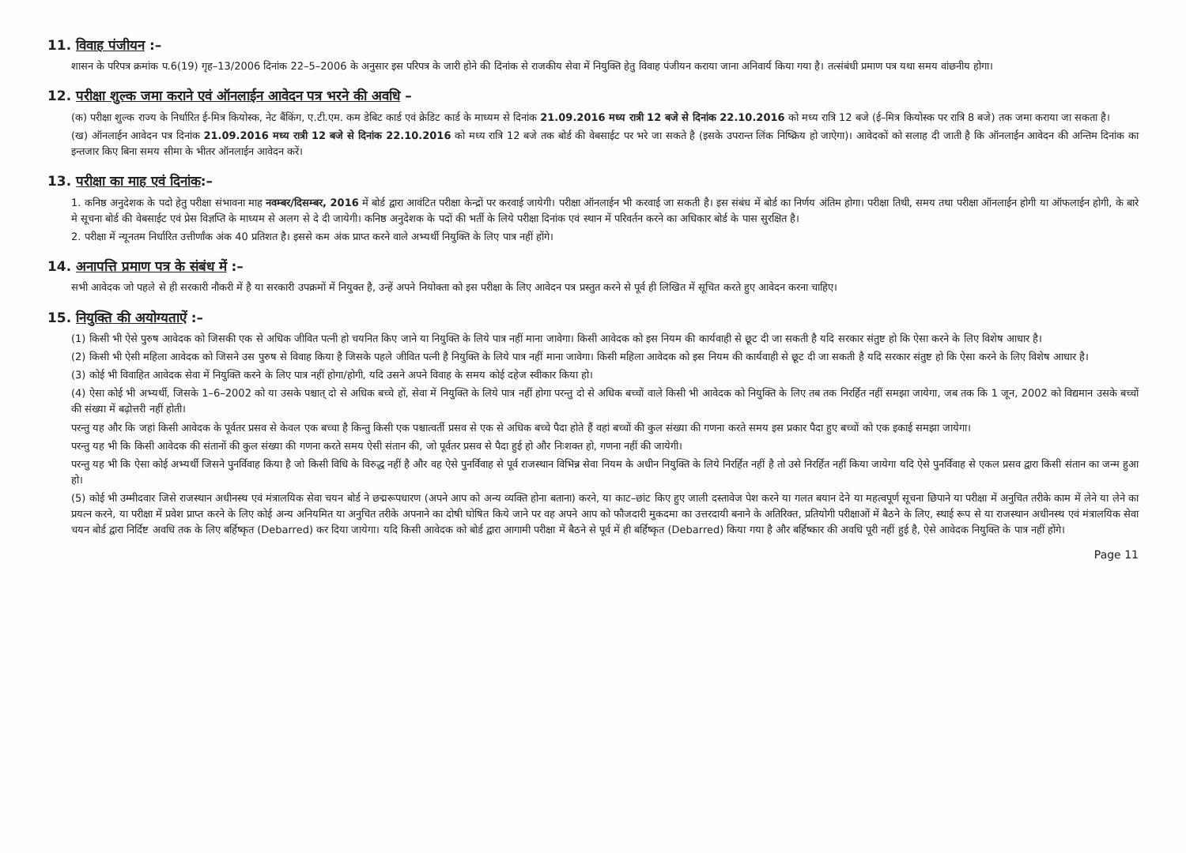11. विवाह पंजीयन :–
शासन के परिपत्र क्रमांक प.6(19) गृह–13/2006 दिनांक 22–5–2006 के अनुसार इस परिपत्र के जारी होने की दिनांक से राजकीय सेवा में नियुक्ति हेतु विवाह पंजीयन कराया जाना अनिवार्य किया गया है। तत्संबंधी प्रमाण पत्र यथा समय वांछनीय होगा।
12. परीक्षा शुल्क जमा कराने एवं ऑनलाईन आवेदन पत्र भरने की अवधि –
(क) परीक्षा शुल्क राज्य के निर्धारित ई-मित्र कियोस्क, नेट बैंकिंग, ए.टी.एम. कम डेबिट कार्ड एवं क्रेडिट कार्ड के माध्यम से दिनांक 21.09.2016 मध्य रात्री 12 बजे से दिनांक 22.10.2016 को मध्य रात्रि 12 बजे (ई–मित्र कियोस्क पर रात्रि 8 बजे) तक जमा कराया जा सकता है।
(ख) ऑनलाईन आवेदन पत्र दिनांक 21.09.2016 मध्य रात्री 12 बजे से दिनांक 22.10.2016 को मध्य रात्रि 12 बजे तक बोर्ड की वेबसाईट पर भरे जा सकते है (इसके उपरान्त लिंक निष्क्रिय हो जाऐगा)। आवेदकों को सलाह दी जाती है कि ऑनलाईन आवेदन की अन्तिम दिनांक का इन्तजार किए बिना समय सीमा के भीतर ऑनलाईन आवेदन करें।
13. परीक्षा का माह एवं दिनांक:–
1. कनिष्ठ अनुदेशक के पदो हेतु परीक्षा संभावना माह नवम्बर/दिसम्बर, 2016 में बोर्ड द्वारा आवंटित परीक्षा केन्द्रों पर करवाई जायेगी। परीक्षा ऑनलाईन भी करवाई जा सकती है। इस संबंध में बोर्ड का निर्णय अंतिम होगा। परीक्षा तिथी, समय तथा परीक्षा ऑनलाईन होगी या ऑफलाईन होगी, के बारे मे सूचना बोर्ड की वेबसाईट एवं प्रेस विज्ञप्ति के माध्यम से अलग से दे दी जायेगी। कनिष्ठ अनुदेशक के पदों की भर्ती के लिये परीक्षा दिनांक एवं स्थान में परिवर्तन करने का अधिकार बोर्ड के पास सुरक्षित है।
2. परीक्षा में न्यूनतम निर्धारित उत्तीर्णांक अंक 40 प्रतिशत है। इससे कम अंक प्राप्त करने वाले अभ्यर्थी नियुक्ति के लिए पात्र नहीं होंगे।
14. अनापत्ति प्रमाण पत्र के संबंध में :–
सभी आवेदक जो पहले से ही सरकारी नौकरी में है या सरकारी उपक्रमों में नियुक्त है, उन्हें अपने नियोक्ता को इस परीक्षा के लिए आवेदन पत्र प्रस्तुत करने से पूर्व ही लिखित में सूचित करते हुए आवेदन करना चाहिए।
15. नियुक्ति की अयोग्यताऐं :–
(1) किसी भी ऐसे पुरुष आवेदक को जिसकी एक से अधिक जीवित पत्नी हो चयनित किए जाने या नियुक्ति के लिये पात्र नहीं माना जावेगा। किसी आवेदक को इस नियम की कार्यवाही से छूट दी जा सकती है यदि सरकार संतुष्ट हो कि ऐसा करने के लिए विशेष आधार है।
(2) किसी भी ऐसी महिला आवेदक को जिसने उस पुरुष से विवाह किया है जिसके पहले जीवित पत्नी है नियुक्ति के लिये पात्र नहीं माना जावेगा। किसी महिला आवेदक को इस नियम की कार्यवाही से छूट दी जा सकती है यदि सरकार संतुष्ट हो कि ऐसा करने के लिए विशेष आधार है।
(3) कोई भी विवाहित आवेदक सेवा में नियुक्ति करने के लिए पात्र नहीं होगा/होगी, यदि उसने अपने विवाह के समय कोई दहेज स्वीकार किया हो।
(4) ऐसा कोई भी अभ्यर्थी, जिसके 1–6–2002 को या उसके पश्चात् दो से अधिक बच्चे हों, सेवा में नियुक्ति के लिये पात्र नहीं होगा परन्तु दो से अधिक बच्चों वाले किसी भी आवेदक को नियुक्ति के लिए तब तक निरर्हित नहीं समझा जायेगा, जब तक कि 1 जून, 2002 को विद्यमान उसके बच्चों की संख्या में बढ़ोत्तरी नहीं होती।
परन्तु यह और कि जहां किसी आवेदक के पूर्वतर प्रसव से केवल एक बच्चा है किन्तु किसी एक पश्चात्वर्ती प्रसव से एक से अधिक बच्चे पैदा होते हैं वहां बच्चों की कुल संख्या की गणना करते समय इस प्रकार पैदा हुए बच्चों को एक इकाई समझा जायेगा।
परन्तु यह भी कि किसी आवेदक की संतानों की कुल संख्या की गणना करते समय ऐसी संतान की, जो पूर्वतर प्रसव से पैदा हुई हो और निःशक्त हो, गणना नहीं की जायेगी।
परन्तु यह भी कि ऐसा कोई अभ्यर्थी जिसने पुनर्विवाह किया है जो किसी विधि के विरुद्ध नहीं है और वह ऐसे पुनर्विवाह से पूर्व राजस्थान विभिन्न सेवा नियम के अधीन नियुक्ति के लिये निरर्हित नहीं है तो उसे निरर्हित नहीं किया जायेगा यदि ऐसे पुनर्विवाह से एकल प्रसव द्वारा किसी संतान का जन्म हुआ हो।
(5) कोई भी उम्मीदवार जिसे राजस्थान अधीनस्थ एवं मंत्रालयिक सेवा चयन बोर्ड ने छद्मरूपधारण (अपने आप को अन्य व्यक्ति होना बताना) करने, या काट–छांट किए हुए जाली दस्तावेज पेश करने या गलत बयान देने या महत्वपूर्ण सूचना छिपाने या परीक्षा में अनुचित तरीके काम में लेने या लेने का प्रयत्न करने, या परीक्षा में प्रवेश प्राप्त करने के लिए कोई अन्य अनियमित या अनुचित तरीके अपनाने का दोषी घोषित किये जाने पर वह अपने आप को फौजदारी मुकदमा का उत्तरदायी बनाने के अतिरिक्त, प्रतियोगी परीक्षाओं में बैठने के लिए, स्थाई रूप से या राजस्थान अधीनस्थ एवं मंत्रालयिक सेवा चयन बोर्ड द्वारा निर्दिष्ट अवधि तक के लिए बर्हिष्कृत (Debarred) कर दिया जायेगा। यदि किसी आवेदक को बोर्ड द्वारा आगामी परीक्षा में बैठने से पूर्व में ही बर्हिष्कृत (Debarred) किया गया है और बर्हिष्कार की अवधि पूरी नहीं हुई है, ऐसे आवेदक नियुक्ति के पात्र नहीं होंगे।
Page 11